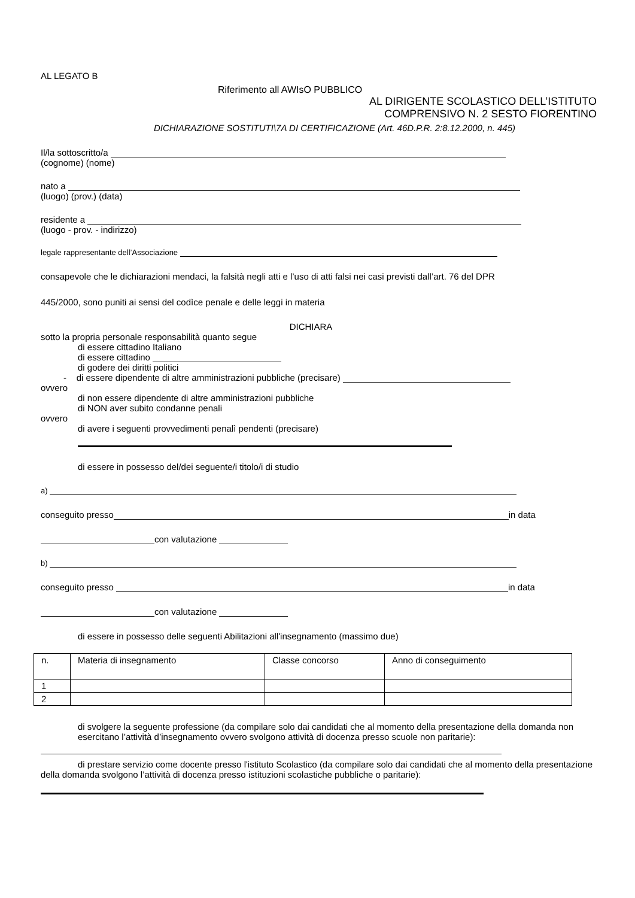AL LEGATO B
Riferimento all AWIsO PUBBLICO
AL DIRIGENTE SCOLASTICO DELL’ISTITUTO
COMPRENSIVO N. 2 SESTO FIORENTINO
DICHIARAZIONE SOSTITUTI\7A DI CERTIFICAZIONE (Art. 46D.P.R. 2:8.12.2000, n. 445)
Il/la sottoscritto/a
(cognome) (nome)
nato a
(luogo) (prov.) (data)
residente a
(luogo - prov. - indirizzo)
legale rappresentante dell’Associazione
consapevole che le dichiarazioni mendaci, la falsità negli atti e l’uso di atti falsi nei casi previsti dall’art. 76 del DPR
445/2000, sono puniti ai sensi del codìce penale e delle leggi in materia
DICHIARA
sotto la propria personale responsabilità quanto segue
di essere cittadino Italiano
di essere cittadino
di godere dei diritti politici
- di essere dipendente di altre amministrazioni pubbliche (precisare)
ovvero
di non essere dipendente di altre amministrazioni pubbliche
di NON aver subito condanne penali
ovvero
di avere i seguenti provvedimenti penalì pendenti (precisare)
di essere in possesso del/dei seguente/i titolo/i di studio
a)
conseguito presso in data
con valutazione
b)
conseguito presso in data
con valutazione
di essere in possesso delle seguenti Abilitazioni all'insegnamento (massimo due)
| n. | Materia di insegnamento | Classe concorso | Anno di conseguimento |
| 1 | | | |
| 2 | | | |
di svolgere la seguente professione (da compilare solo dai candidati che al momento della presentazione della domanda non esercitano l’attività d’insegnamento ovvero svolgono attività di docenza presso scuole non paritarie):
di prestare servizio come docente presso l'istituto Scolastico (da compilare solo dai candidati che al momento della presentazione della domanda svolgono l’attività di docenza presso istituzioni scolastiche pubbliche o paritarie):